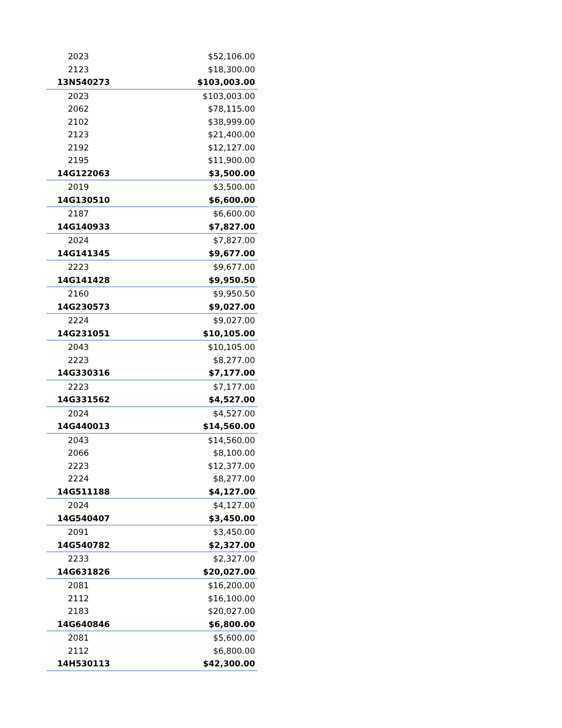| 2023 | $52,106.00 |
| 2123 | $18,300.00 |
| 13N540273 | $103,003.00 |
| 2023 | $103,003.00 |
| 2062 | $78,115.00 |
| 2102 | $38,999.00 |
| 2123 | $21,400.00 |
| 2192 | $12,127.00 |
| 2195 | $11,900.00 |
| 14G122063 | $3,500.00 |
| 2019 | $3,500.00 |
| 14G130510 | $6,600.00 |
| 2187 | $6,600.00 |
| 14G140933 | $7,827.00 |
| 2024 | $7,827.00 |
| 14G141345 | $9,677.00 |
| 2223 | $9,677.00 |
| 14G141428 | $9,950.50 |
| 2160 | $9,950.50 |
| 14G230573 | $9,027.00 |
| 2224 | $9,027.00 |
| 14G231051 | $10,105.00 |
| 2043 | $10,105.00 |
| 2223 | $8,277.00 |
| 14G330316 | $7,177.00 |
| 2223 | $7,177.00 |
| 14G331562 | $4,527.00 |
| 2024 | $4,527.00 |
| 14G440013 | $14,560.00 |
| 2043 | $14,560.00 |
| 2066 | $8,100.00 |
| 2223 | $12,377.00 |
| 2224 | $8,277.00 |
| 14G511188 | $4,127.00 |
| 2024 | $4,127.00 |
| 14G540407 | $3,450.00 |
| 2091 | $3,450.00 |
| 14G540782 | $2,327.00 |
| 2233 | $2,327.00 |
| 14G631826 | $20,027.00 |
| 2081 | $16,200.00 |
| 2112 | $16,100.00 |
| 2183 | $20,027.00 |
| 14G640846 | $6,800.00 |
| 2081 | $5,600.00 |
| 2112 | $6,800.00 |
| 14H530113 | $42,300.00 |